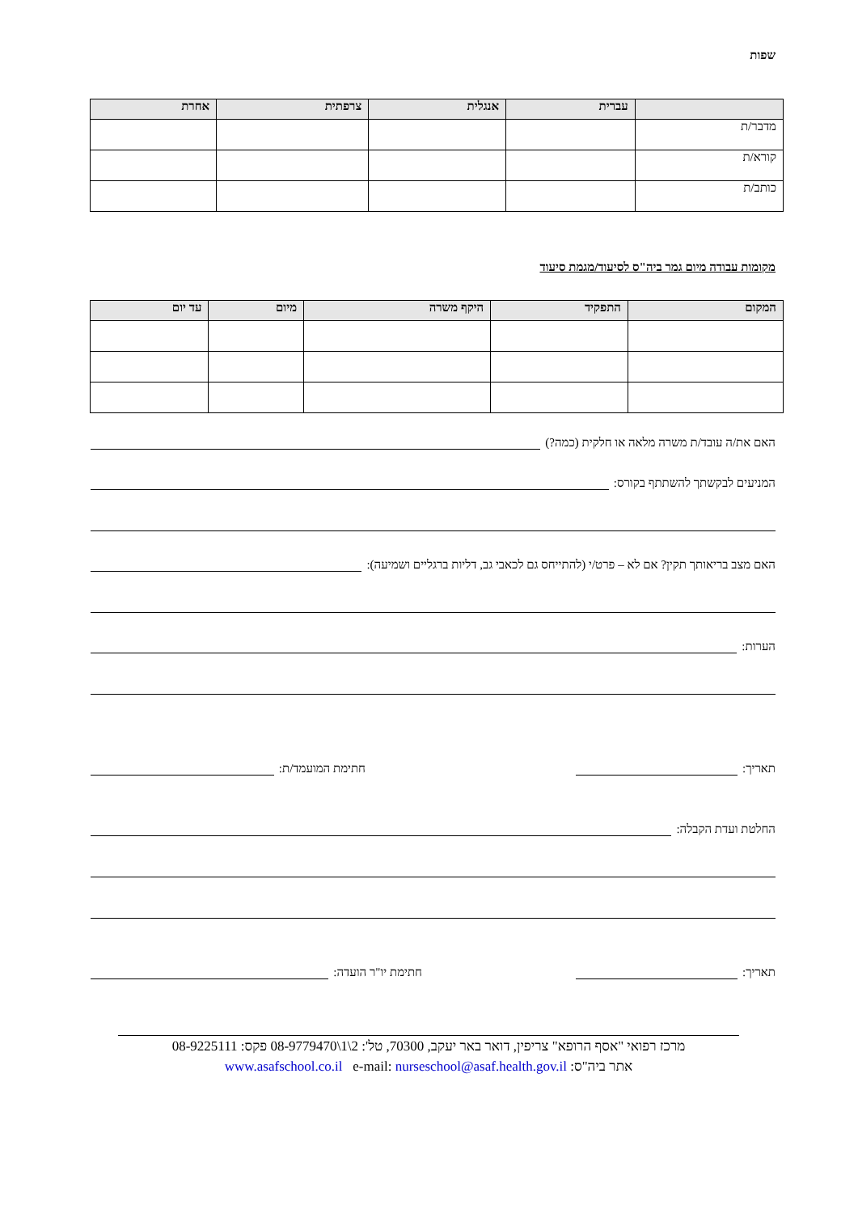שפות
| | עברית | אנגלית | צרפתית | אחרת |
| --- | --- | --- | --- | --- |
| מדבר/ת | | | | |
| קורא/ת | | | | |
| כותב/ת | | | | |
מקומות עבודה מיום גמר ביה"ס לסיעוד/מגמת סיעוד
| המקום | התפקיד | היקף משרה | מיום | עד יום |
| --- | --- | --- | --- | --- |
האם את/ה עובד/ת משרה מלאה או חלקית (כמה?)
המניעים לבקשתך להשתתף בקורס:
האם מצב בריאותך תקין? אם לא – פרט/י (להתייחס גם לכאבי גב, דליות ברגליים ושמיעה):
הערות:
תאריך: חתימת המועמד/ת:
החלטת ועדת הקבלה:
תאריך: חתימת יו"ר הועדה:
מרכז רפואי "אסף הרופא" צריפין, דואר באר יעקב, 70300, טל': 2\1\08-9779470 פקס: 08-9225111
אתר ביה"ס: www.asafschool.co.il e-mail: nurseschool@asaf.health.gov.il